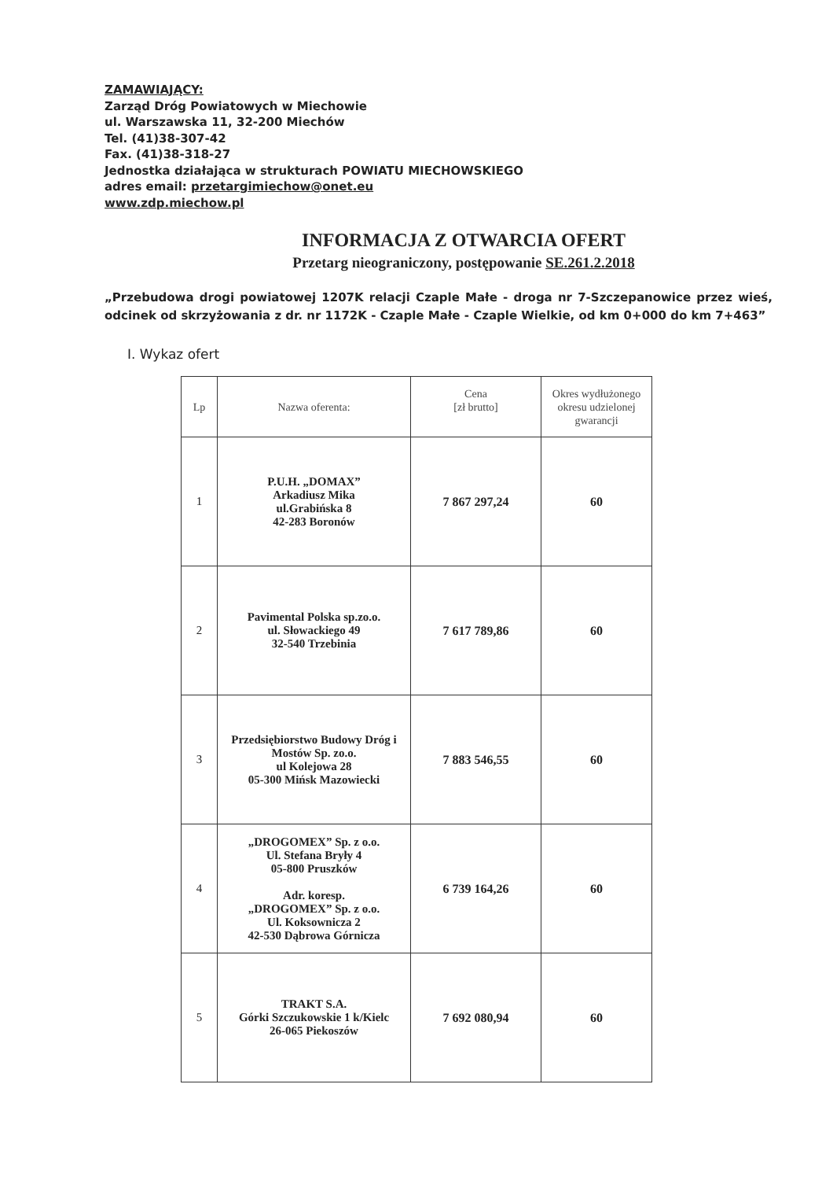ZAMAWIAJĄCY:
Zarząd Dróg Powiatowych w Miechowie
ul. Warszawska 11, 32-200 Miechów
Tel. (41)38-307-42
Fax. (41)38-318-27
Jednostka działająca w strukturach POWIATU MIECHOWSKIEGO
adres email: przetargimiechow@onet.eu
www.zdp.miechow.pl
INFORMACJA Z OTWARCIA OFERT
Przetarg nieograniczony, postępowanie SE.261.2.2018
„Przebudowa drogi powiatowej 1207K relacji Czaple Małe - droga nr 7-Szczepanowice przez wieś, odcinek od skrzyżowania z dr. nr 1172K - Czaple Małe - Czaple Wielkie, od km 0+000 do km 7+463”
I. Wykaz ofert
| Lp | Nazwa oferenta: | Cena [zł brutto] | Okres wydłużonego okresu udzielonej gwarancji |
| --- | --- | --- | --- |
| 1 | P.U.H. „DOMAX” Arkadiusz Mika ul.Grabińska 8 42-283 Boronów | 7 867 297,24 | 60 |
| 2 | Pavimental Polska sp.zo.o. ul. Słowackiego 49 32-540 Trzebinia | 7 617 789,86 | 60 |
| 3 | Przedsiębiorstwo Budowy Dróg i Mostów Sp. zo.o. ul Kolejowa 28 05-300 Mińsk Mazowiecki | 7 883 546,55 | 60 |
| 4 | „DROGOMEX” Sp. z o.o. Ul. Stefana Bryły 4 05-800 Pruszków Adr. koresp. „DROGOMEX” Sp. z o.o. Ul. Koksownicza 2 42-530 Dąbrowa Górnicza | 6 739 164,26 | 60 |
| 5 | TRAKT S.A. Górki Szczukowskie 1 k/Kielc 26-065 Piekoszów | 7 692 080,94 | 60 |